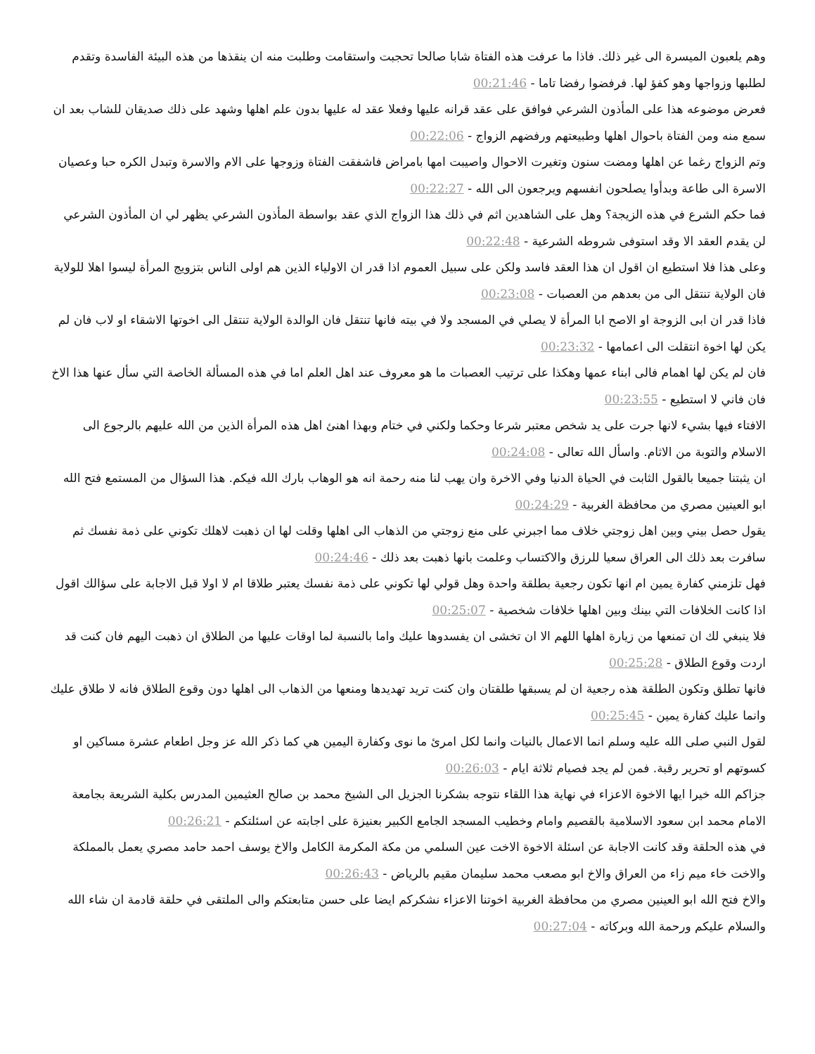وهم يلعبون الميسرة الى غير ذلك. فاذا ما عرفت هذه الفتاة شابا صالحا تحجبت واستقامت وطلبت منه ان ينقذها من هذه البيئة الفاسدة وتقدم لطلبها وزواجها وهو كفؤ لها. فرفضوا رفضا تاما - 00:21:46
فعرض موضوعه هذا على المأذون الشرعي فوافق على عقد قرانه عليها وفعلا عقد له عليها بدون علم اهلها وشهد على ذلك صديقان للشاب بعد ان سمع منه ومن الفتاة باحوال اهلها وطبيعتهم ورفضهم الزواج - 00:22:06
وتم الزواج رغما عن اهلها ومضت سنون وتغيرت الاحوال واصيبت امها بامراض فاشفقت الفتاة وزوجها على الام والاسرة وتبدل الكره حبا وعصيان الاسرة الى طاعة وبدأوا يصلحون انفسهم ويرجعون الى الله - 00:22:27
فما حكم الشرع في هذه الزيجة؟ وهل على الشاهدين اثم في ذلك هذا الزواج الذي عقد بواسطة المأذون الشرعي يظهر لي ان المأذون الشرعي لن يقدم العقد الا وقد استوفى شروطه الشرعية - 00:22:48
وعلى هذا فلا استطيع ان اقول ان هذا العقد فاسد ولكن على سبيل العموم اذا قدر ان الاولياء الذين هم اولى الناس بتزويج المرأة ليسوا اهلا للولاية فان الولاية تنتقل الى من بعدهم من العصبات - 00:23:08
فاذا قدر ان ابى الزوجة او الاصح ابا المرأة لا يصلي في المسجد ولا في بيته فانها تنتقل فان الوالدة الولاية تنتقل الى اخوتها الاشقاء او لاب فان لم يكن لها اخوة انتقلت الى اعمامها - 00:23:32
فان لم يكن لها اهمام فالى ابناء عمها وهكذا على ترتيب العصبات ما هو معروف عند اهل العلم اما في هذه المسألة الخاصة التي سأل عنها هذا الاخ فان فاني لا استطيع - 00:23:55
الافتاء فيها بشيء لانها جرت على يد شخص معتبر شرعا وحكما ولكني في ختام وبهذا اهنئ اهل هذه المرأة الذين من الله عليهم بالرجوع الى الاسلام والتوبة من الاثام. واسأل الله تعالى - 00:24:08
ان يثبتنا جميعا بالقول الثابت في الحياة الدنيا وفي الاخرة وان يهب لنا منه رحمة انه هو الوهاب بارك الله فيكم. هذا السؤال من المستمع فتح الله ابو العينين مصري من محافظة الغربية - 00:24:29
يقول حصل بيني وبين اهل زوجتي خلاف مما اجبرني على منع زوجتي من الذهاب الى اهلها وقلت لها ان ذهبت لاهلك تكوني على ذمة نفسك ثم سافرت بعد ذلك الى العراق سعيا للرزق والاكتساب وعلمت بانها ذهبت بعد ذلك - 00:24:46
فهل تلزمني كفارة يمين ام انها تكون رجعية بطلقة واحدة وهل قولي لها تكوني على ذمة نفسك يعتبر طلاقا ام لا اولا قبل الاجابة على سؤالك اقول اذا كانت الخلافات التي بينك وبين اهلها خلافات شخصية - 00:25:07
فلا ينبغي لك ان تمنعها من زيارة اهلها اللهم الا ان تخشى ان يفسدوها عليك واما بالنسبة لما اوقات عليها من الطلاق ان ذهبت اليهم فان كنت قد اردت وقوع الطلاق - 00:25:28
فانها تطلق وتكون الطلقة هذه رجعية ان لم يسبقها طلقتان وان كنت تريد تهديدها ومنعها من الذهاب الى اهلها دون وقوع الطلاق فانه لا طلاق عليك وانما عليك كفارة يمين - 00:25:45
لقول النبي صلى الله عليه وسلم انما الاعمال بالنيات وانما لكل امرئ ما نوى وكفارة اليمين هي كما ذكر الله عز وجل اطعام عشرة مساكين او كسوتهم او تحرير رقبة. فمن لم يجد فصيام ثلاثة ايام - 00:26:03
جزاكم الله خيرا ايها الاخوة الاعزاء في نهاية هذا اللقاء نتوجه بشكرنا الجزيل الى الشيخ محمد بن صالح العثيمين المدرس بكلية الشريعة بجامعة الامام محمد ابن سعود الاسلامية بالقصيم وامام وخطيب المسجد الجامع الكبير بعنيزة على اجابته عن اسئلتكم - 00:26:21
في هذه الحلقة وقد كانت الاجابة عن اسئلة الاخوة الاخت عين السلمي من مكة المكرمة الكامل والاخ يوسف احمد حامد مصري يعمل بالمملكة والاخت خاء ميم زاء من العراق والاخ ابو مصعب محمد سليمان مقيم بالرياض - 00:26:43
والاخ فتح الله ابو العينين مصري من محافظة الغربية اخوتنا الاعزاء نشكركم ايضا على حسن متابعتكم والى الملتقى في حلقة قادمة ان شاء الله والسلام عليكم ورحمة الله وبركاته - 00:27:04